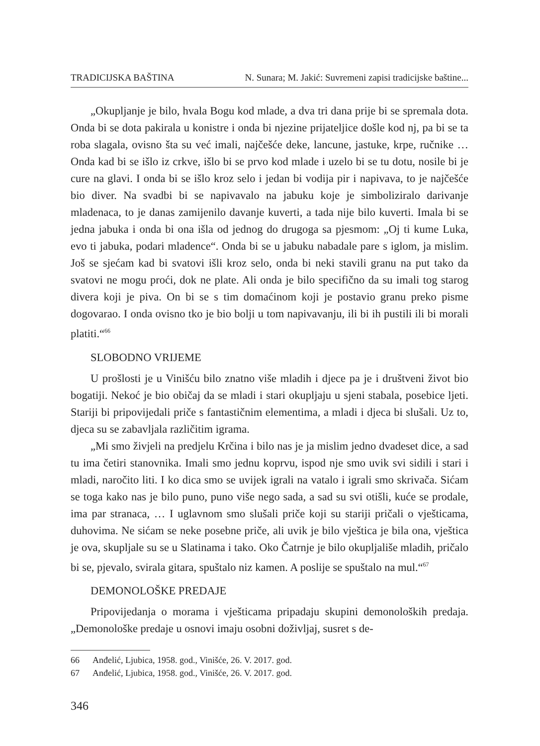TRADICIJSKA BAŠTINA N. Sunara; M. Jakić: Suvremeni zapisi tradicijske baštine...
„Okupljanje je bilo, hvala Bogu kod mlade, a dva tri dana prije bi se spremala dota. Onda bi se dota pakirala u konistre i onda bi njezine prijateljice došle kod nj, pa bi se ta roba slagala, ovisno šta su već imali, najčešće deke, lancune, jastuke, krpe, ručnike … Onda kad bi se išlo iz crkve, išlo bi se prvo kod mlade i uzelo bi se tu dotu, nosile bi je cure na glavi. I onda bi se išlo kroz selo i jedan bi vodija pir i napivava, to je najčešće bio diver. Na svadbi bi se napivavalo na jabuku koje je simboliziralo darivanje mladenaca, to je danas zamijenilo davanje kuverti, a tada nije bilo kuverti. Imala bi se jedna jabuka i onda bi ona išla od jednog do drugoga sa pjesmom: „Oj ti kume Luka, evo ti jabuka, podari mladence“. Onda bi se u jabuku nabadale pare s iglom, ja mislim. Još se sjećam kad bi svatovi išli kroz selo, onda bi neki stavili granu na put tako da svatovi ne mogu proći, dok ne plate. Ali onda je bilo specifično da su imali tog starog divera koji je piva. On bi se s tim domaćinom koji je postavio granu preko pisme dogovarao. I onda ovisno tko je bio bolji u tom napivavanju, ili bi ih pustili ili bi morali platiti.“<sup>66</sup>
SLOBODNO VRIJEME
U prošlosti je u Vinišću bilo znatno više mladih i djece pa je i društveni život bio bogatiji. Nekoć je bio običaj da se mladi i stari okupljaju u sjeni stabala, posebice ljeti. Stariji bi pripovijedali priče s fantastičnim elementima, a mladi i djeca bi slušali. Uz to, djeca su se zabavljala različitim igrama.
„Mi smo živjeli na predjelu Krčina i bilo nas je ja mislim jedno dvadeset dice, a sad tu ima četiri stanovnika. Imali smo jednu koprvu, ispod nje smo uvik svi sidili i stari i mladi, naročito liti. I ko dica smo se uvijek igrali na vatalo i igrali smo skrivača. Sićam se toga kako nas je bilo puno, puno više nego sada, a sad su svi otišli, kuće se prodale, ima par stranaca, … I uglavnom smo slušali priče koji su stariji pričali o vješticama, duhovima. Ne sićam se neke posebne priče, ali uvik je bilo vještica je bila ona, vještica je ova, skupljale su se u Slatinama i tako. Oko Čatrnje je bilo okupljališe mladih, pričalo bi se, pjevalo, svirala gitara, spuštalo niz kamen. A poslije se spuštalo na mul.“<sup>67</sup>
DEMONOLOŠKE PREDAJE
Pripovijedanja o morama i vješticama pripadaju skupini demonoloških predaja. „Demonološke predaje u osnovi imaju osobni doživljaj, susret s de-
66 Anđelić, Ljubica, 1958. god., Vinišće, 26. V. 2017. god.
67 Anđelić, Ljubica, 1958. god., Vinišće, 26. V. 2017. god.
346